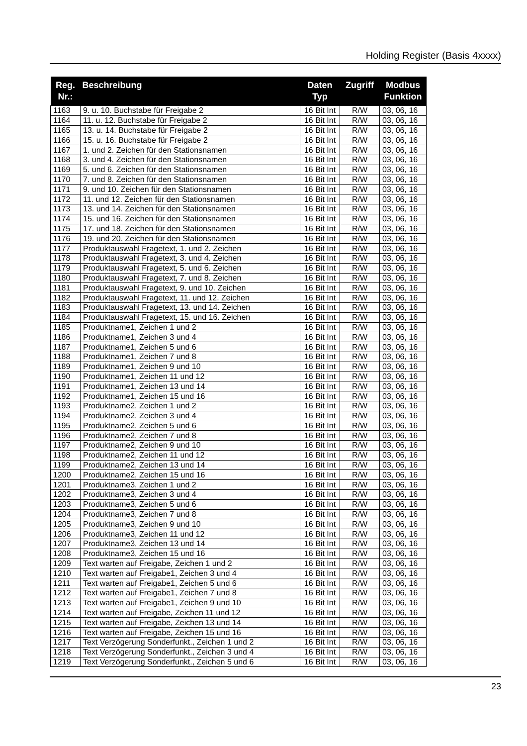Holding Register (Basis 4xxxx)
| Reg. Nr.: | Beschreibung | Daten Typ | Zugriff | Modbus Funktion |
| --- | --- | --- | --- | --- |
| 1163 | 9. u. 10. Buchstabe für Freigabe 2 | 16 Bit Int | R/W | 03, 06, 16 |
| 1164 | 11. u. 12. Buchstabe für Freigabe 2 | 16 Bit Int | R/W | 03, 06, 16 |
| 1165 | 13. u. 14. Buchstabe für Freigabe 2 | 16 Bit Int | R/W | 03, 06, 16 |
| 1166 | 15. u. 16. Buchstabe für Freigabe 2 | 16 Bit Int | R/W | 03, 06, 16 |
| 1167 | 1. und 2. Zeichen für den Stationsnamen | 16 Bit Int | R/W | 03, 06, 16 |
| 1168 | 3. und 4. Zeichen für den Stationsnamen | 16 Bit Int | R/W | 03, 06, 16 |
| 1169 | 5. und 6. Zeichen für den Stationsnamen | 16 Bit Int | R/W | 03, 06, 16 |
| 1170 | 7. und 8. Zeichen für den Stationsnamen | 16 Bit Int | R/W | 03, 06, 16 |
| 1171 | 9. und 10. Zeichen für den Stationsnamen | 16 Bit Int | R/W | 03, 06, 16 |
| 1172 | 11. und 12. Zeichen für den Stationsnamen | 16 Bit Int | R/W | 03, 06, 16 |
| 1173 | 13. und 14. Zeichen für den Stationsnamen | 16 Bit Int | R/W | 03, 06, 16 |
| 1174 | 15. und 16. Zeichen für den Stationsnamen | 16 Bit Int | R/W | 03, 06, 16 |
| 1175 | 17. und 18. Zeichen für den Stationsnamen | 16 Bit Int | R/W | 03, 06, 16 |
| 1176 | 19. und 20. Zeichen für den Stationsnamen | 16 Bit Int | R/W | 03, 06, 16 |
| 1177 | Produktauswahl Fragetext, 1. und 2. Zeichen | 16 Bit Int | R/W | 03, 06, 16 |
| 1178 | Produktauswahl Fragetext, 3. und 4. Zeichen | 16 Bit Int | R/W | 03, 06, 16 |
| 1179 | Produktauswahl Fragetext, 5. und 6. Zeichen | 16 Bit Int | R/W | 03, 06, 16 |
| 1180 | Produktauswahl Fragetext, 7. und 8. Zeichen | 16 Bit Int | R/W | 03, 06, 16 |
| 1181 | Produktauswahl Fragetext, 9. und 10. Zeichen | 16 Bit Int | R/W | 03, 06, 16 |
| 1182 | Produktauswahl Fragetext, 11. und 12. Zeichen | 16 Bit Int | R/W | 03, 06, 16 |
| 1183 | Produktauswahl Fragetext, 13. und 14. Zeichen | 16 Bit Int | R/W | 03, 06, 16 |
| 1184 | Produktauswahl Fragetext, 15. und 16. Zeichen | 16 Bit Int | R/W | 03, 06, 16 |
| 1185 | Produktname1, Zeichen 1 und 2 | 16 Bit Int | R/W | 03, 06, 16 |
| 1186 | Produktname1, Zeichen 3 und 4 | 16 Bit Int | R/W | 03, 06, 16 |
| 1187 | Produktname1, Zeichen 5 und 6 | 16 Bit Int | R/W | 03, 06, 16 |
| 1188 | Produktname1, Zeichen 7 und 8 | 16 Bit Int | R/W | 03, 06, 16 |
| 1189 | Produktname1, Zeichen 9 und 10 | 16 Bit Int | R/W | 03, 06, 16 |
| 1190 | Produktname1, Zeichen 11 und 12 | 16 Bit Int | R/W | 03, 06, 16 |
| 1191 | Produktname1, Zeichen 13 und 14 | 16 Bit Int | R/W | 03, 06, 16 |
| 1192 | Produktname1, Zeichen 15 und 16 | 16 Bit Int | R/W | 03, 06, 16 |
| 1193 | Produktname2, Zeichen 1 und 2 | 16 Bit Int | R/W | 03, 06, 16 |
| 1194 | Produktname2, Zeichen 3 und 4 | 16 Bit Int | R/W | 03, 06, 16 |
| 1195 | Produktname2, Zeichen 5 und 6 | 16 Bit Int | R/W | 03, 06, 16 |
| 1196 | Produktname2, Zeichen 7 und 8 | 16 Bit Int | R/W | 03, 06, 16 |
| 1197 | Produktname2, Zeichen 9 und 10 | 16 Bit Int | R/W | 03, 06, 16 |
| 1198 | Produktname2, Zeichen 11 und 12 | 16 Bit Int | R/W | 03, 06, 16 |
| 1199 | Produktname2, Zeichen 13 und 14 | 16 Bit Int | R/W | 03, 06, 16 |
| 1200 | Produktname2, Zeichen 15 und 16 | 16 Bit Int | R/W | 03, 06, 16 |
| 1201 | Produktname3, Zeichen 1 und 2 | 16 Bit Int | R/W | 03, 06, 16 |
| 1202 | Produktname3, Zeichen 3 und 4 | 16 Bit Int | R/W | 03, 06, 16 |
| 1203 | Produktname3, Zeichen 5 und 6 | 16 Bit Int | R/W | 03, 06, 16 |
| 1204 | Produktname3, Zeichen 7 und 8 | 16 Bit Int | R/W | 03, 06, 16 |
| 1205 | Produktname3, Zeichen 9 und 10 | 16 Bit Int | R/W | 03, 06, 16 |
| 1206 | Produktname3, Zeichen 11 und 12 | 16 Bit Int | R/W | 03, 06, 16 |
| 1207 | Produktname3, Zeichen 13 und 14 | 16 Bit Int | R/W | 03, 06, 16 |
| 1208 | Produktname3, Zeichen 15 und 16 | 16 Bit Int | R/W | 03, 06, 16 |
| 1209 | Text warten auf Freigabe, Zeichen 1 und 2 | 16 Bit Int | R/W | 03, 06, 16 |
| 1210 | Text warten auf Freigabe1, Zeichen 3 und 4 | 16 Bit Int | R/W | 03, 06, 16 |
| 1211 | Text warten auf Freigabe1, Zeichen 5 und 6 | 16 Bit Int | R/W | 03, 06, 16 |
| 1212 | Text warten auf Freigabe1, Zeichen 7 und 8 | 16 Bit Int | R/W | 03, 06, 16 |
| 1213 | Text warten auf Freigabe1, Zeichen 9 und 10 | 16 Bit Int | R/W | 03, 06, 16 |
| 1214 | Text warten auf Freigabe, Zeichen 11 und 12 | 16 Bit Int | R/W | 03, 06, 16 |
| 1215 | Text warten auf Freigabe, Zeichen 13 und 14 | 16 Bit Int | R/W | 03, 06, 16 |
| 1216 | Text warten auf Freigabe, Zeichen 15 und 16 | 16 Bit Int | R/W | 03, 06, 16 |
| 1217 | Text Verzögerung Sonderfunkt., Zeichen 1 und 2 | 16 Bit Int | R/W | 03, 06, 16 |
| 1218 | Text Verzögerung Sonderfunkt., Zeichen 3 und 4 | 16 Bit Int | R/W | 03, 06, 16 |
| 1219 | Text Verzögerung Sonderfunkt., Zeichen 5 und 6 | 16 Bit Int | R/W | 03, 06, 16 |
23